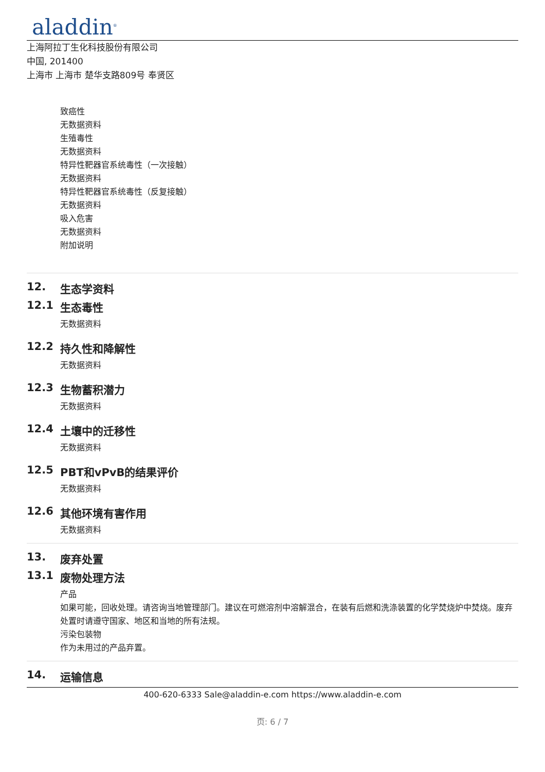aladdin<sup>®</sup>
上海阿拉丁生化科技股份有限公司
中国, 201400
上海市 上海市 楚华支路809号 奉贤区
致癌性
无数据资料
生殖毒性
无数据资料
特异性靶器官系统毒性（一次接触）
无数据资料
特异性靶器官系统毒性（反复接触）
无数据资料
吸入危害
无数据资料
附加说明
12. 生态学资料
12.1 生态毒性
无数据资料
12.2 持久性和降解性
无数据资料
12.3 生物蓄积潜力
无数据资料
12.4 土壤中的迁移性
无数据资料
12.5 PBT和vPvB的结果评价
无数据资料
12.6 其他环境有害作用
无数据资料
13. 废弃处置
13.1 废物处理方法
产品
如果可能，回收处理。请咨询当地管理部门。建议在可燃溶剂中溶解混合，在装有后燃和洗涤装置的化学焚烧炉中焚烧。废弃处置时请遵守国家、地区和当地的所有法规。
污染包装物
作为未用过的产品弃置。
14. 运输信息
400-620-6333 Sale@aladdin-e.com https://www.aladdin-e.com
页: 6 / 7